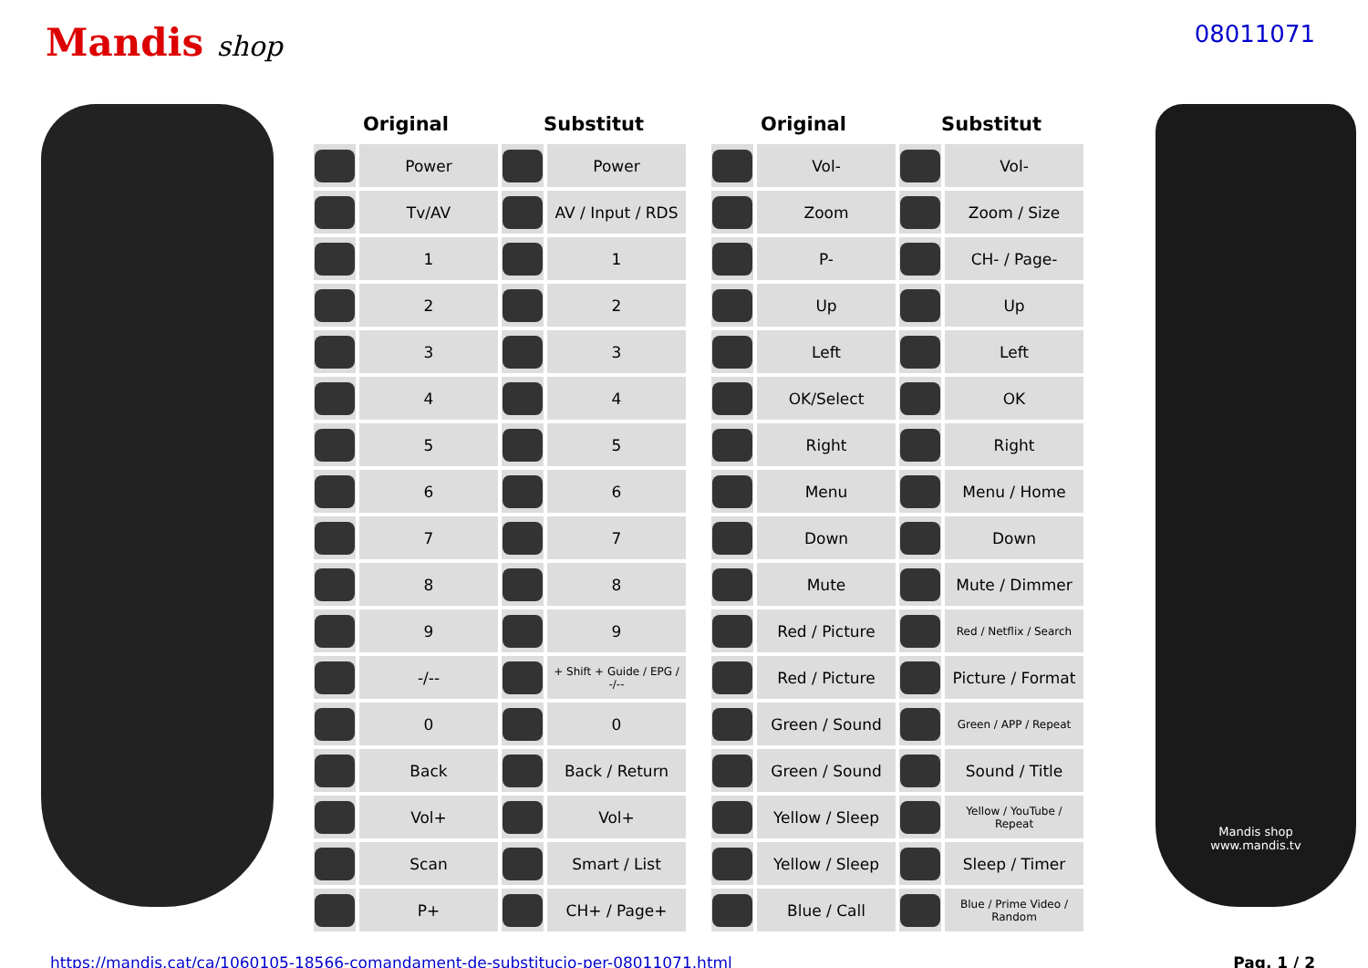Mandis shop
08011071
| Original | | Substitut | |
| --- | --- | --- | --- |
| | Power | | Power |
| | Tv/AV | | AV / Input / RDS |
| | 1 | | 1 |
| | 2 | | 2 |
| | 3 | | 3 |
| | 4 | | 4 |
| | 5 | | 5 |
| | 6 | | 6 |
| | 7 | | 7 |
| | 8 | | 8 |
| | 9 | | 9 |
| | -/-- | | + Shift + Guide / EPG / -/-- |
| | 0 | | 0 |
| | Back | | Back / Return |
| | Vol+ | | Vol+ |
| | Scan | | Smart / List |
| | P+ | | CH+ / Page+ |
| Original | | Substitut | |
| --- | --- | --- | --- |
| | Vol- | | Vol- |
| | Zoom | | Zoom / Size |
| | P- | | CH- / Page- |
| | Up | | Up |
| | Left | | Left |
| | OK/Select | | OK |
| | Right | | Right |
| | Menu | | Menu / Home |
| | Down | | Down |
| | Mute | | Mute / Dimmer |
| | Red / Picture | | Red / Netflix / Search |
| | Red / Picture | | Picture / Format |
| | Green / Sound | | Green / APP / Repeat |
| | Green / Sound | | Sound / Title |
| | Yellow / Sleep | | Yellow / YouTube / Repeat |
| | Yellow / Sleep | | Sleep / Timer |
| | Blue / Call | | Blue / Prime Video / Random |
Mandis shop
www.mandis.tv
https://mandis.cat/ca/1060105-18566-comandament-de-substitucio-per-08011071.html Pag. 1 / 2